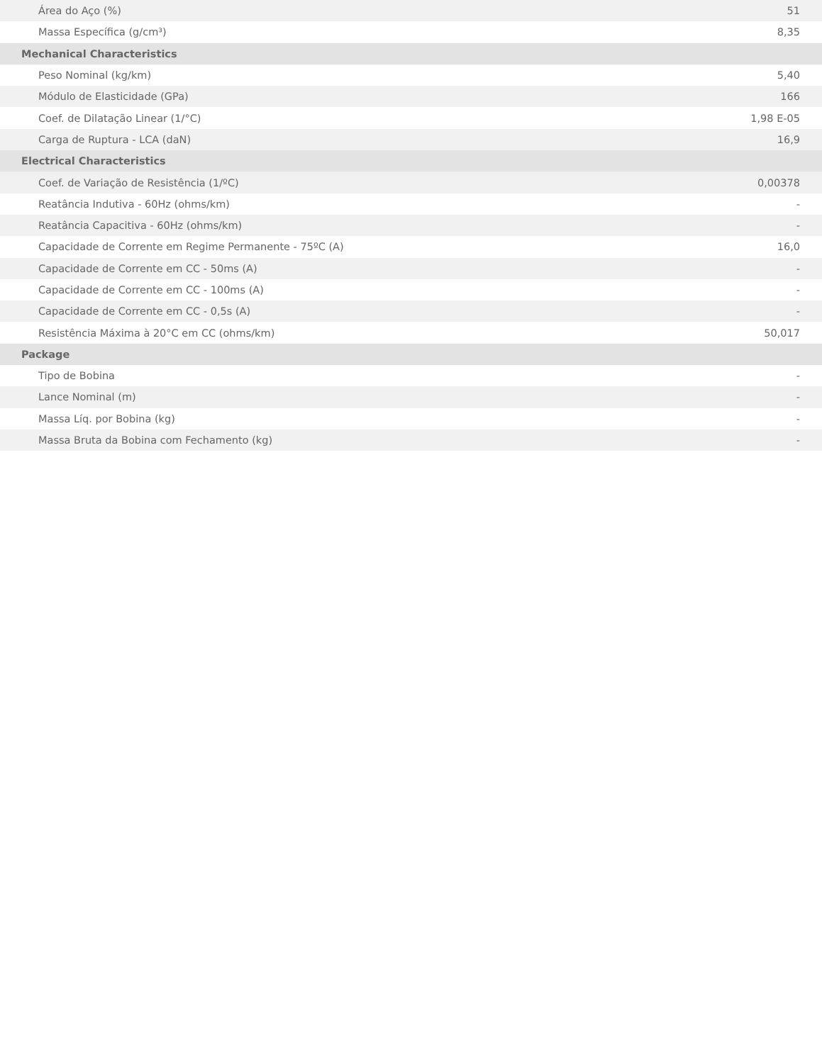| Área do Aço (%) | 51 |
| Massa Específica (g/cm³) | 8,35 |
| Mechanical Characteristics | |
| Peso Nominal (kg/km) | 5,40 |
| Módulo de Elasticidade (GPa) | 166 |
| Coef. de Dilatação Linear (1/°C) | 1,98 E-05 |
| Carga de Ruptura - LCA (daN) | 16,9 |
| Electrical Characteristics | |
| Coef. de Variação de Resistência (1/ºC) | 0,00378 |
| Reatância Indutiva - 60Hz (ohms/km) | - |
| Reatância Capacitiva - 60Hz (ohms/km) | - |
| Capacidade de Corrente em Regime Permanente - 75ºC (A) | 16,0 |
| Capacidade de Corrente em CC - 50ms (A) | - |
| Capacidade de Corrente em CC - 100ms (A) | - |
| Capacidade de Corrente em CC - 0,5s (A) | - |
| Resistência Máxima à 20°C em CC (ohms/km) | 50,017 |
| Package | |
| Tipo de Bobina | - |
| Lance Nominal (m) | - |
| Massa Líq. por Bobina (kg) | - |
| Massa Bruta da Bobina com Fechamento (kg) | - |